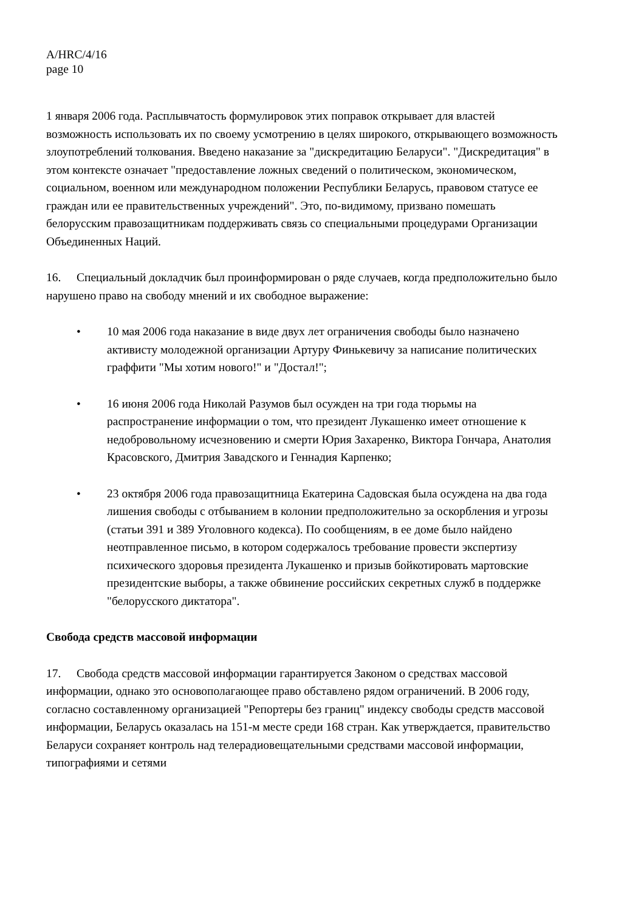A/HRC/4/16
page 10
1 января 2006 года. Расплывчатость формулировок этих поправок открывает для властей возможность использовать их по своему усмотрению в целях широкого, открывающего возможность злоупотреблений толкования. Введено наказание за "дискредитацию Беларуси". "Дискредитация" в этом контексте означает "предоставление ложных сведений о политическом, экономическом, социальном, военном или международном положении Республики Беларусь, правовом статусе ее граждан или ее правительственных учреждений". Это, по-видимому, призвано помешать белорусским правозащитникам поддерживать связь со специальными процедурами Организации Объединенных Наций.
16. Специальный докладчик был проинформирован о ряде случаев, когда предположительно было нарушено право на свободу мнений и их свободное выражение:
• 10 мая 2006 года наказание в виде двух лет ограничения свободы было назначено активисту молодежной организации Артуру Финькевичу за написание политических граффити "Мы хотим нового!" и "Достал!";
• 16 июня 2006 года Николай Разумов был осужден на три года тюрьмы на распространение информации о том, что президент Лукашенко имеет отношение к недобровольному исчезновению и смерти Юрия Захаренко, Виктора Гончара, Анатолия Красовского, Дмитрия Завадского и Геннадия Карпенко;
• 23 октября 2006 года правозащитница Екатерина Садовская была осуждена на два года лишения свободы с отбыванием в колонии предположительно за оскорбления и угрозы (статьи 391 и 389 Уголовного кодекса). По сообщениям, в ее доме было найдено неотправленное письмо, в котором содержалось требование провести экспертизу психического здоровья президента Лукашенко и призыв бойкотировать мартовские президентские выборы, а также обвинение российских секретных служб в поддержке "белорусского диктатора".
Свобода средств массовой информации
17. Свобода средств массовой информации гарантируется Законом о средствах массовой информации, однако это основополагающее право обставлено рядом ограничений. В 2006 году, согласно составленному организацией "Репортеры без границ" индексу свободы средств массовой информации, Беларусь оказалась на 151-м месте среди 168 стран. Как утверждается, правительство Беларуси сохраняет контроль над телерадиовещательными средствами массовой информации, типографиями и сетями